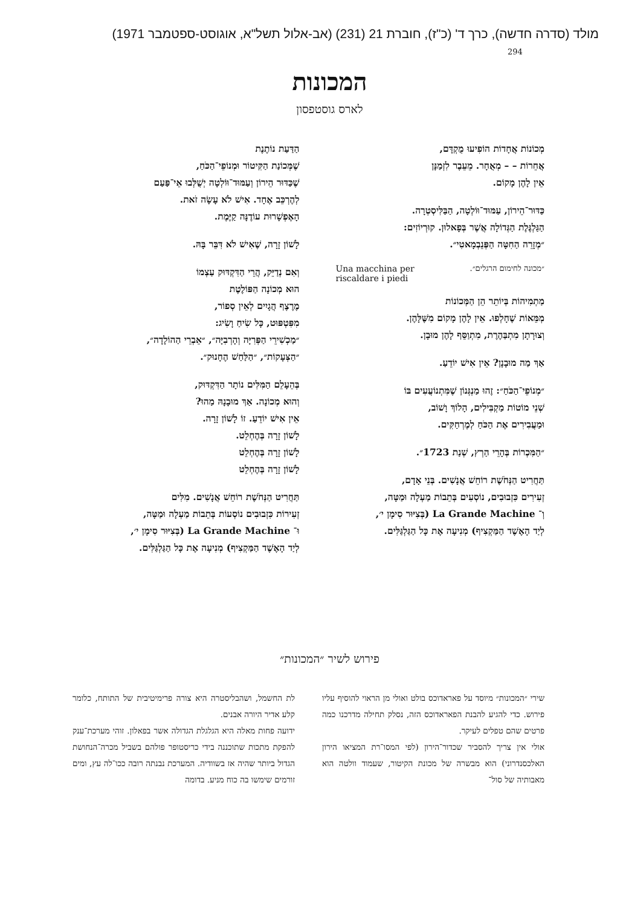מולד (סדרה חדשה), כרך ד' (כ"ז), חוברת 21 (231) (אב-אלול תשל"א, אוגוסט-ספטמבר 1971)
294
המכונות
לארס גוסטפסון
מְכוֹנוֹת אֲחָדוֹת הוֹפִיעוּ מֻקְדָּם,
אֲחֵרוֹת – – מְאֻחָר. מֵעֵבֶר לִזְמַנָּן
אֵין לָהֶן מָקוֹם.
כַּדּוּר־הֵירוֹן, עַמּוּד־וּוֹלְטָה, הַבַּלִּיסְטְרָה.
הַגַּלְגֶּלֶת הַגְּדוֹלָה אֲשֶׁר בְּפָאלוּן. קוּרְיוֹזִים:
״מְזָרֵה הַחִטָּה הַפְּנֵבְמָאטִי״.
״מכונה לחימום הרגלים״. Una macchina per
riscaldare i piedi
מַתְמִיהוֹת בְּיוֹתֵר הֵן הַמְּכוֹנוֹת
מְמֵּאוֹת שֶׁחָלְפוּ. אֵין לָהֶן מָקוֹם מִשֶּׁלָּהֶן.
וְצוּרָתָן מִתְבַּהֶרֶת, מִתְוַסֵּף לָהֶן מוּבָן.
אַךְ מַה מוּבָנָן? אֵין אִישׁ יוֹדֵעַ.
״מְנוֹפֵי־הַכֹּחַ״: זֶהוּ מַנְגְּנוֹן שֶׁמִּתְנוֹעֲעִים בּוֹ
שְׁנֵי מוֹטוֹת מַקְבִּילִים, הָלוֹךְ וָשׁוֹב,
וּמַעֲבִירִים אֶת הַכֹּחַ לְמֶרְחַקִּים.
״הַמִּכְרוֹת בְּהָרֵי הַרְץ, שְׁנַת 1723״.
תַּחֲרִיט הַנְּחֹשֶׁת רוֹחֵשׁ אֲנָשִׁים. בְּנֵי אָדָם,
זְעִירִים כִּזְבוּבִים, נוֹסְעִים בְּתֵבוֹת מַעְלָה וּמַטָּה,
וְ־ La Grande Machine (בְּצִיּוּר סִימָן י׳,
לְיַד הָאֶשֶׁד הַמַּקְצִיף) מְנִיעָה אֶת כָּל הַגַּלְגַּלִּים.
הַדַּעַת נוֹתֶנֶת
שֶׁמְּכוֹנַת הַקִּיטוֹר וּמְנוֹפֵי־הַכֹּחַ,
שֶׁכַּדּוּר הֵירוֹן וְעַמּוּד־וּוֹלְטָה יְשֻׁלְּבוּ אֵי־פַּעַם
לְהֶרְכֵּב אֶחָד. אִישׁ לֹא עָשָׂה זֹאת.
הָאֶפְשָׁרוּת עוֹדֶנָּה קַיֶּמֶת.
לָשׁוֹן זָרָה, שֶׁאִישׁ לֹא דִּבֵּר בָּהּ.
וְאִם נְדַיֵּק, הֲרֵי הַדִּקְדּוּק עַצְמוֹ
הוּא מְכוֹנָה הַפּוֹלֶטֶת
מֶרֶצֶף הֲגָיִים לְאֵין סְפוֹר,
מִפִּטְפּוּט, כָּל שִׂיחַ וָשִׂיג:
״מַכְשִׁירֵי הַפְּרִיָּה וְהָרְבִיָּה״, ״אֵבְרֵי הַהוֹלָדָה״,
״הַצְּעָקוֹת״, ״הַלַּחַשׁ הֶחָנוּק״.
בְּהֵעָלֵם הַמִּלִּים נוֹתָר הַדִּקְדּוּק,
וְהוּא מְכוֹנָה. אַךְ מוּבָנָהּ מַהוּ?
אֵין אִישׁ יוֹדֵעַ. זוֹ לָשׁוֹן זָרָה.
לָשׁוֹן זָרָה בְּהֶחְלֵט.
לָשׁוֹן זָרָה בְּהֶחְלֵט
לָשׁוֹן זָרָה בְּהֶחְלֵט
תַּחֲרִיט הַנְּחֹשֶׁת רוֹחֵשׁ אֲנָשִׁים. מִלִּים
זְעִירוֹת כִּזְבוּבִים נוֹסְעוֹת בְּתֵבוֹת מַעְלָה וּמַטָּה,
וּ־ La Grande Machine (בְּצִיּוּר סִימָן י׳,
לְיַד הָאֶשֶׁד הַמַּקְצִיף) מְנִיעָה אֶת כָּל הַגַּלְגַּלִּים.
פירוש לשיר ״המכונות״
שירי ״המכונות״ מיוסד על פאראדוכס בולט ואולי מן הראוי להוסיף עליו פירוש. כדי להגיע להבנת הפאראדוכס הזה, נסלק תחילה מדרכנו כמה פרטים שהם טפלים לעיקר.
אולי אין צריך להסביר שכדור־הירון (לפי המסו־רת המציאו הירון האלכסנדרוני) הוא מבשרה של מכונת הקיטור, שעמוד וולטה הוא מאבותיה של סול־
לת החשמל, ושהבליסטרה היא צורה פרימיטיבית של התותח, כלומר קלע אדיר היורה אבנים.
ידועה פחות מאלה היא הגלגלת הגדולה אשר בפאלון. זוהי מערכת־ענק להפקת מתכות שתוכננה בידי כריסטופר פולהם בשביל מכרה־הנחושת הגדול ביותר שהיה אז בשוודיה. המערכת נבנתה רובה ככו־לה עץ, ומים זורמים שימשו בה כוח מניע. בדומה